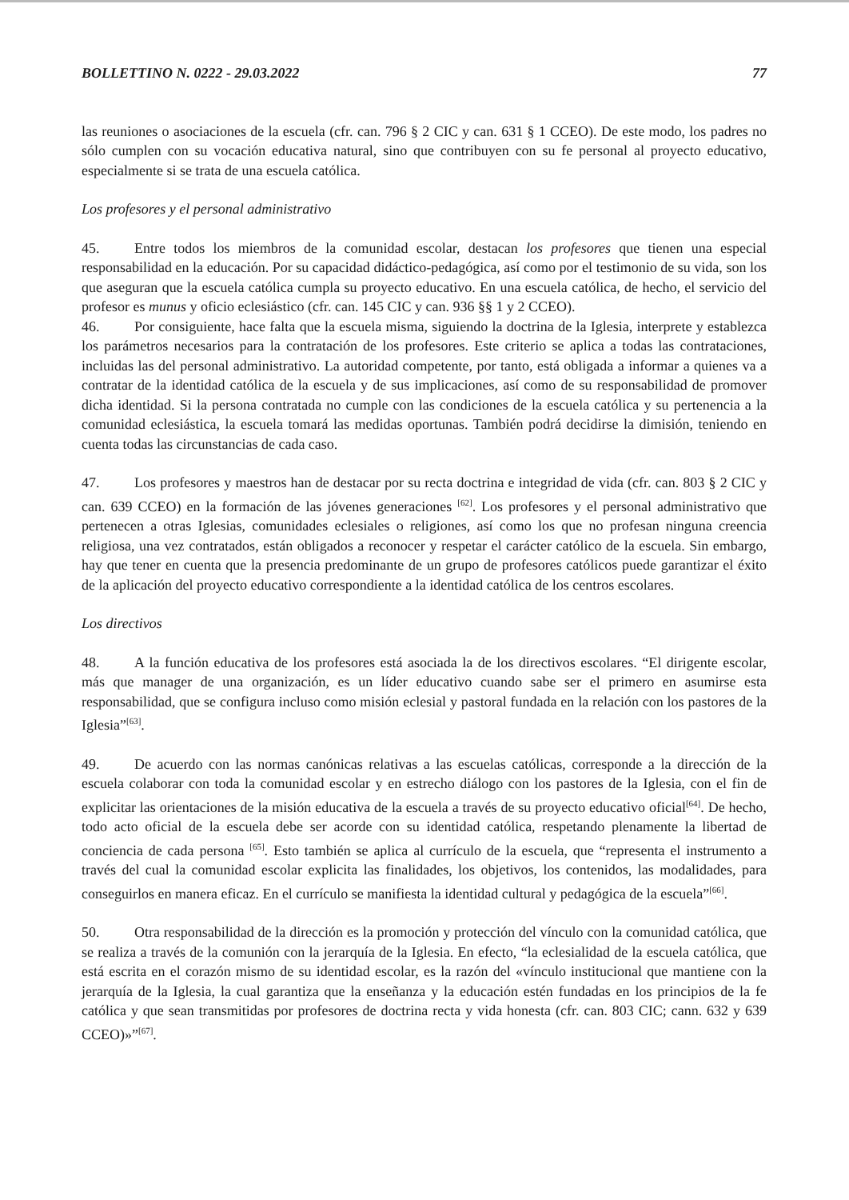BOLLETTINO N. 0222 - 29.03.2022 77
las reuniones o asociaciones de la escuela (cfr. can. 796 § 2 CIC y can. 631 § 1 CCEO). De este modo, los padres no sólo cumplen con su vocación educativa natural, sino que contribuyen con su fe personal al proyecto educativo, especialmente si se trata de una escuela católica.
Los profesores y el personal administrativo
45. Entre todos los miembros de la comunidad escolar, destacan los profesores que tienen una especial responsabilidad en la educación. Por su capacidad didáctico-pedagógica, así como por el testimonio de su vida, son los que aseguran que la escuela católica cumpla su proyecto educativo. En una escuela católica, de hecho, el servicio del profesor es munus y oficio eclesiástico (cfr. can. 145 CIC y can. 936 §§ 1 y 2 CCEO).
46. Por consiguiente, hace falta que la escuela misma, siguiendo la doctrina de la Iglesia, interprete y establezca los parámetros necesarios para la contratación de los profesores. Este criterio se aplica a todas las contrataciones, incluidas las del personal administrativo. La autoridad competente, por tanto, está obligada a informar a quienes va a contratar de la identidad católica de la escuela y de sus implicaciones, así como de su responsabilidad de promover dicha identidad. Si la persona contratada no cumple con las condiciones de la escuela católica y su pertenencia a la comunidad eclesiástica, la escuela tomará las medidas oportunas. También podrá decidirse la dimisión, teniendo en cuenta todas las circunstancias de cada caso.
47. Los profesores y maestros han de destacar por su recta doctrina e integridad de vida (cfr. can. 803 § 2 CIC y can. 639 CCEO) en la formación de las jóvenes generaciones <sup>[62]</sup>. Los profesores y el personal administrativo que pertenecen a otras Iglesias, comunidades eclesiales o religiones, así como los que no profesan ninguna creencia religiosa, una vez contratados, están obligados a reconocer y respetar el carácter católico de la escuela. Sin embargo, hay que tener en cuenta que la presencia predominante de un grupo de profesores católicos puede garantizar el éxito de la aplicación del proyecto educativo correspondiente a la identidad católica de los centros escolares.
Los directivos
48. A la función educativa de los profesores está asociada la de los directivos escolares. “El dirigente escolar, más que manager de una organización, es un líder educativo cuando sabe ser el primero en asumirse esta responsabilidad, que se configura incluso como misión eclesial y pastoral fundada en la relación con los pastores de la Iglesia”<sup>[63]</sup>.
49. De acuerdo con las normas canónicas relativas a las escuelas católicas, corresponde a la dirección de la escuela colaborar con toda la comunidad escolar y en estrecho diálogo con los pastores de la Iglesia, con el fin de explicitar las orientaciones de la misión educativa de la escuela a través de su proyecto educativo oficial<sup>[64]</sup>. De hecho, todo acto oficial de la escuela debe ser acorde con su identidad católica, respetando plenamente la libertad de conciencia de cada persona <sup>[65]</sup>. Esto también se aplica al currículo de la escuela, que “representa el instrumento a través del cual la comunidad escolar explicita las finalidades, los objetivos, los contenidos, las modalidades, para conseguirlos en manera eficaz. En el currículo se manifiesta la identidad cultural y pedagógica de la escuela”<sup>[66]</sup>.
50. Otra responsabilidad de la dirección es la promoción y protección del vínculo con la comunidad católica, que se realiza a través de la comunión con la jerarquía de la Iglesia. En efecto, “la eclesialidad de la escuela católica, que está escrita en el corazón mismo de su identidad escolar, es la razón del «vínculo institucional que mantiene con la jerarquía de la Iglesia, la cual garantiza que la enseñanza y la educación estén fundadas en los principios de la fe católica y que sean transmitidas por profesores de doctrina recta y vida honesta (cfr. can. 803 CIC; cann. 632 y 639 CCEO)»”<sup>[67]</sup>.